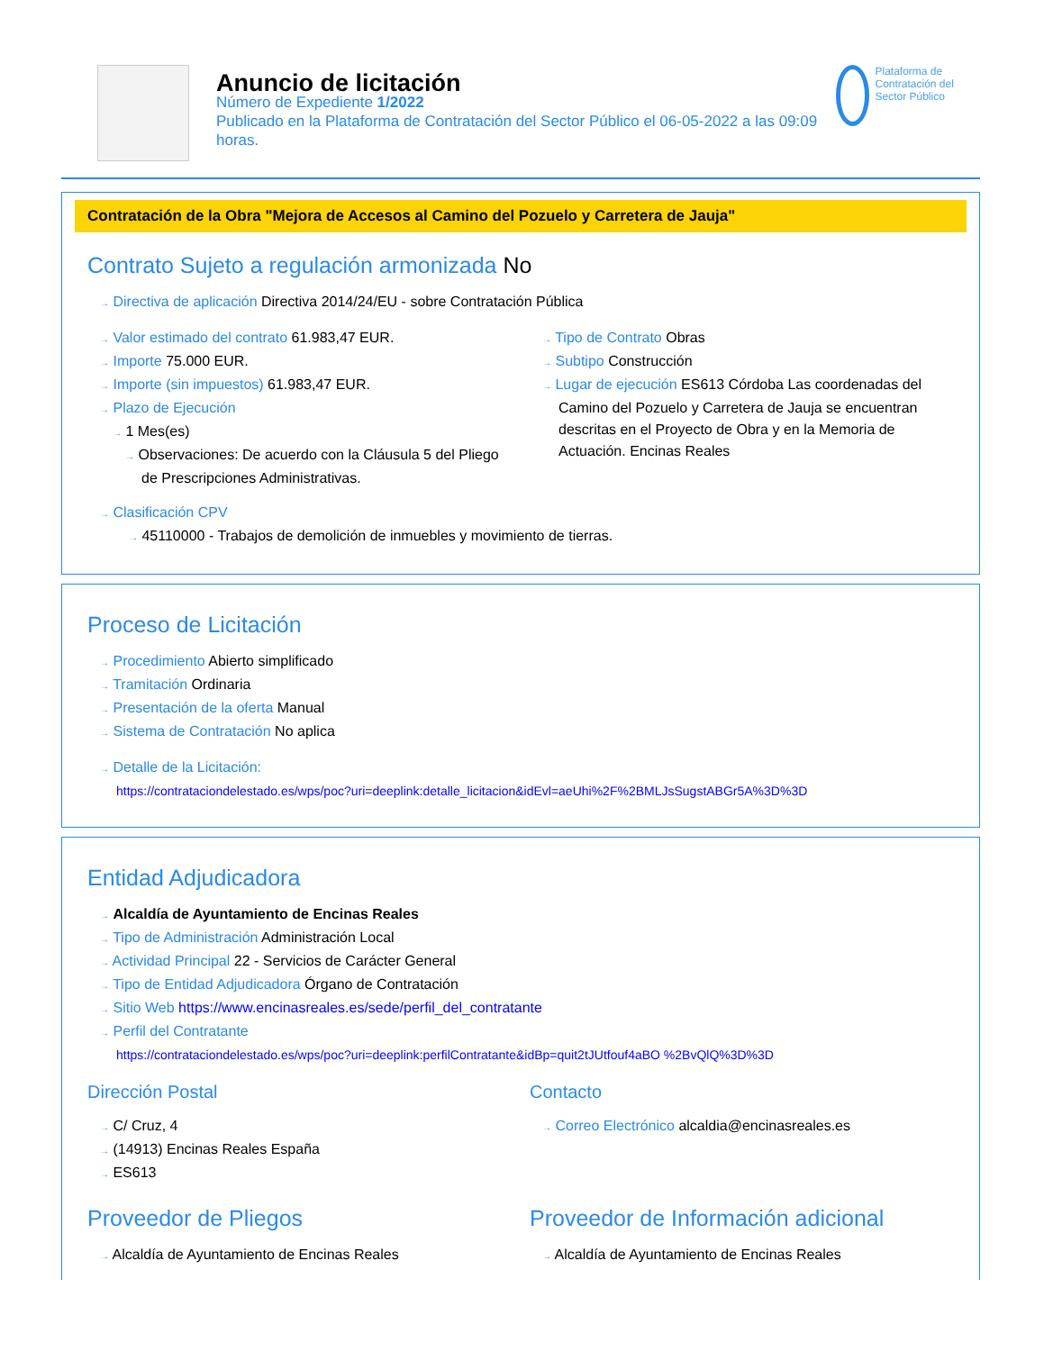Anuncio de licitación
Número de Expediente 1/2022
Publicado en la Plataforma de Contratación del Sector Público el 06-05-2022 a las 09:09 horas.
Plataforma de Contratación del Sector Público
Contratación de la Obra "Mejora de Accesos al Camino del Pozuelo y Carretera de Jauja"
Contrato Sujeto a regulación armonizada No
→ Directiva de aplicación Directiva 2014/24/EU - sobre Contratación Pública
→ Valor estimado del contrato 61.983,47 EUR.
→ Importe 75.000 EUR.
→ Importe (sin impuestos) 61.983,47 EUR.
→ Plazo de Ejecución
→ 1 Mes(es)
→ Observaciones: De acuerdo con la Cláusula 5 del Pliego de Prescripciones Administrativas.
→ Tipo de Contrato Obras
→ Subtipo Construcción
→ Lugar de ejecución ES613 Córdoba Las coordenadas del Camino del Pozuelo y Carretera de Jauja se encuentran descritas en el Proyecto de Obra y en la Memoria de Actuación. Encinas Reales
→ Clasificación CPV
→ 45110000 - Trabajos de demolición de inmuebles y movimiento de tierras.
Proceso de Licitación
→ Procedimiento Abierto simplificado
→ Tramitación Ordinaria
→ Presentación de la oferta Manual
→ Sistema de Contratación No aplica
→ Detalle de la Licitación:
https://contrataciondelestado.es/wps/poc?uri=deeplink:detalle_licitacion&idEvl=aeUhi%2F%2BMLJsSugstABGr5A%3D%3D
Entidad Adjudicadora
→ Alcaldía de Ayuntamiento de Encinas Reales
→ Tipo de Administración Administración Local
→ Actividad Principal 22 - Servicios de Carácter General
→ Tipo de Entidad Adjudicadora Órgano de Contratación
→ Sitio Web https://www.encinasreales.es/sede/perfil_del_contratante
→ Perfil del Contratante
https://contrataciondelestado.es/wps/poc?uri=deeplink:perfilContratante&idBp=quit2tJUtfouf4aBO %2BvQlQ%3D%3D
Dirección Postal
→ C/ Cruz, 4
→ (14913) Encinas Reales España
→ ES613
Contacto
→ Correo Electrónico alcaldia@encinasreales.es
Proveedor de Pliegos
→ Alcaldía de Ayuntamiento de Encinas Reales
Proveedor de Información adicional
→ Alcaldía de Ayuntamiento de Encinas Reales